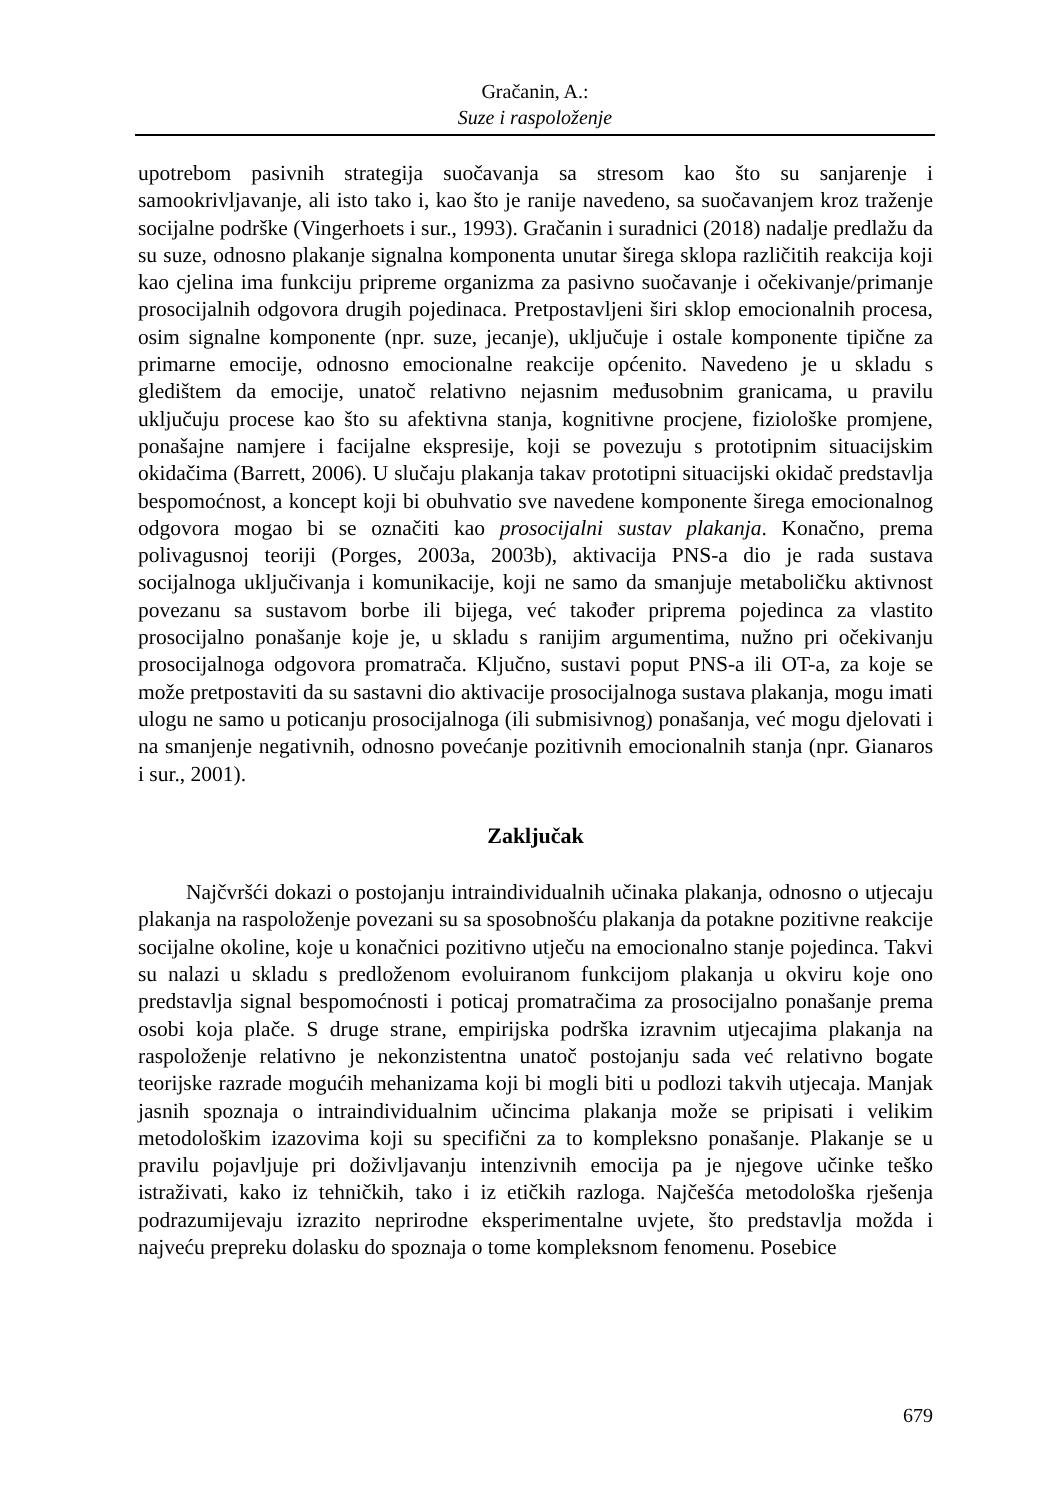Gračanin, A.:
Suze i raspoloženje
upotrebom pasivnih strategija suočavanja sa stresom kao što su sanjarenje i samookrivljavanje, ali isto tako i, kao što je ranije navedeno, sa suočavanjem kroz traženje socijalne podrške (Vingerhoets i sur., 1993). Gračanin i suradnici (2018) nadalje predlažu da su suze, odnosno plakanje signalna komponenta unutar širega sklopa različitih reakcija koji kao cjelina ima funkciju pripreme organizma za pasivno suočavanje i očekivanje/primanje prosocijalnih odgovora drugih pojedinaca. Pretpostavljeni širi sklop emocionalnih procesa, osim signalne komponente (npr. suze, jecanje), uključuje i ostale komponente tipične za primarne emocije, odnosno emocionalne reakcije općenito. Navedeno je u skladu s gledištem da emocije, unatoč relativno nejasnim međusobnim granicama, u pravilu uključuju procese kao što su afektivna stanja, kognitivne procjene, fiziološke promjene, ponašajne namjere i facijalne ekspresije, koji se povezuju s prototipnim situacijskim okidačima (Barrett, 2006). U slučaju plakanja takav prototipni situacijski okidač predstavlja bespomoćnost, a koncept koji bi obuhvatio sve navedene komponente širega emocionalnog odgovora mogao bi se označiti kao prosocijalni sustav plakanja. Konačno, prema polivagusnoj teoriji (Porges, 2003a, 2003b), aktivacija PNS-a dio je rada sustava socijalnoga uključivanja i komunikacije, koji ne samo da smanjuje metaboličku aktivnost povezanu sa sustavom borbe ili bijega, već također priprema pojedinca za vlastito prosocijalno ponašanje koje je, u skladu s ranijim argumentima, nužno pri očekivanju prosocijalnoga odgovora promatrača. Ključno, sustavi poput PNS-a ili OT-a, za koje se može pretpostaviti da su sastavni dio aktivacije prosocijalnoga sustava plakanja, mogu imati ulogu ne samo u poticanju prosocijalnoga (ili submisivnog) ponašanja, već mogu djelovati i na smanjenje negativnih, odnosno povećanje pozitivnih emocionalnih stanja (npr. Gianaros i sur., 2001).
Zaključak
Najčvršći dokazi o postojanju intraindividualnih učinaka plakanja, odnosno o utjecaju plakanja na raspoloženje povezani su sa sposobnošću plakanja da potakne pozitivne reakcije socijalne okoline, koje u konačnici pozitivno utječu na emocionalno stanje pojedinca. Takvi su nalazi u skladu s predloženom evoluiranom funkcijom plakanja u okviru koje ono predstavlja signal bespomoćnosti i poticaj promatračima za prosocijalno ponašanje prema osobi koja plače. S druge strane, empirijska podrška izravnim utjecajima plakanja na raspoloženje relativno je nekonzistentna unatoč postojanju sada već relativno bogate teorijske razrade mogućih mehanizama koji bi mogli biti u podlozi takvih utjecaja. Manjak jasnih spoznaja o intraindividualnim učincima plakanja može se pripisati i velikim metodološkim izazovima koji su specifični za to kompleksno ponašanje. Plakanje se u pravilu pojavljuje pri doživljavanju intenzivnih emocija pa je njegove učinke teško istraživati, kako iz tehničkih, tako i iz etičkih razloga. Najčešća metodološka rješenja podrazumijevaju izrazito neprirodne eksperimentalne uvjete, što predstavlja možda i najveću prepreku dolasku do spoznaja o tome kompleksnom fenomenu. Posebice
679